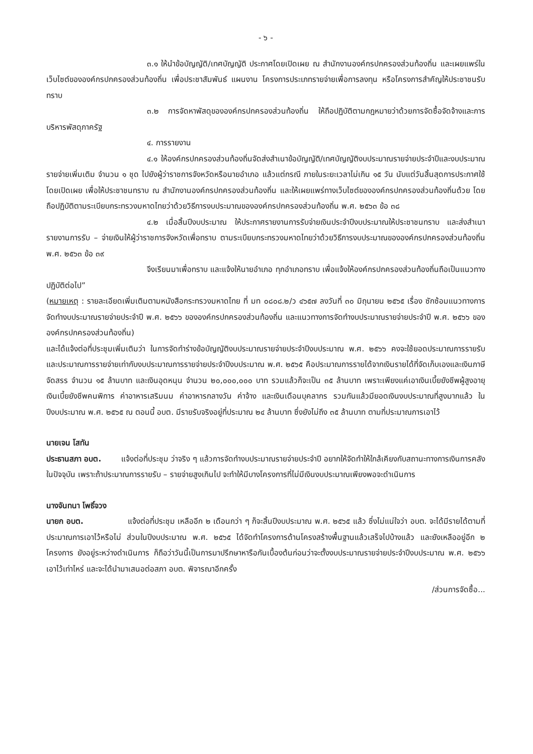- ๖ -
๓.๑ ให้นำข้อบัญญัติ/เทศบัญญัติ ประกาศโดยเปิดเผย ณ สำนักงานองค์กรปกครองส่วนท้องถิ่น และเผยแพร่ในเว็บไซต์ขององค์กรปกครองส่วนท้องถิ่น เพื่อประชาสัมพันธ์ แผนงาน โครงการประเภทรายจ่ายเพื่อการลงทุน หรือโครงการสำคัญให้ประชาชนรับทราบ
๓.๒ การจัดหาพัสดุขององค์กรปกครองส่วนท้องถิ่น ให้ถือปฏิบัติตามกฎหมายว่าด้วยการจัดซื้อจัดจ้างและการบริหารพัสดุภาครัฐ
๔. การรายงาน
๔.๑ ให้องค์กรปกครองส่วนท้องถิ่นจัดส่งสำเนาข้อบัญญัติ/เทศบัญญัติงบประมาณรายจ่ายประจำปีและงบประมาณรายจ่ายเพิ่มเติม จำนวน ๑ ชุด ไปยังผู้ว่าราชการจังหวัดหรือนายอำเภอ แล้วแต่กรณี ภายในระยะเวลาไม่เกิน ๑๕ วัน นับแต่วันสิ้นสุดการประกาศใช้โดยเปิดเผย เพื่อให้ประชาชนทราบ ณ สำนักงานองค์กรปกครองส่วนท้องถิ่น และให้เผยแพร่ทางเว็บไซต์ขององค์กรปกครองส่วนท้องถิ่นด้วย โดยถือปฏิบัติตามระเบียบกระทรวงมหาดไทยว่าด้วยวิธีการงบประมาณขององค์กรปกครองส่วนท้องถิ่น พ.ศ. ๒๕๖๓ ข้อ ๓๘
๔.๒ เมื่อสิ้นปีงบประมาณ ให้ประกาศรายงานการรับจ่ายเงินประจำปีงบประมาณให้ประชาชนทราบ และส่งสำเนารายงานการรับ – จ่ายเงินให้ผู้ว่าราชการจังหวัดเพื่อทราบ ตามระเบียบกระทรวงมหาดไทยว่าด้วยวิธีการงบประมาณขององค์กรปกครองส่วนท้องถิ่น พ.ศ. ๒๕๖๓ ข้อ ๓๙
จึงเรียนมาเพื่อทราบ และแจ้งให้นายอำเภอ ทุกอำเภอทราบ เพื่อแจ้งให้องค์กรปกครองส่วนท้องถิ่นถือเป็นแนวทางปฏิบัติต่อไป”
(หมายเหตุ : รายละเอียดเพิ่มเติมตามหนังสือกระทรวงมหาดไทย ที่ มท ๐๘๐๘.๒/ว ๔๖๕๗ ลงวันที่ ๓๐ มิถุนายน ๒๕๖๕ เรื่อง ซักซ้อมแนวทางการจัดทำงบประมาณรายจ่ายประจำปี พ.ศ. ๒๕๖๖ ขององค์กรปกครองส่วนท้องถิ่น และแนวทางการจัดทำงบประมาณรายจ่ายประจำปี พ.ศ. ๒๕๖๖ ขององค์กรปกครองส่วนท้องถิ่น)
และได้แจ้งต่อที่ประชุมเพิ่มเติมว่า ในการจัดทำร่างข้อบัญญัติงบประมาณรายจ่ายประจำปีงบประมาณ พ.ศ. ๒๕๖๖ คงจะใช้ยอดประมาณการรายรับ และประมาณการรายจ่ายเท่ากับงบประมาณการรายจ่ายประจำปีงบประมาณ พ.ศ. ๒๕๖๕ คือประมาณการรายได้จากเงินรายได้ที่จัดเก็บเองและเงินภาษีจัดสรร จำนวน ๑๕ ล้านบาท และเงินอุดหนุน จำนวน ๒๐,๐๐๐,๐๐๐ บาท รวมแล้วก็จะเป็น ๓๕ ล้านบาท เพราะเพียงแค่เอาเงินเบี้ยยังชีพผู้สูงอายุ เงินเบี้ยยังชีพคนพิการ ค่าอาหารเสริมนม ค่าอาหารกลางวัน ค่าจ้าง และเงินเดือนบุคลากร รวมกันแล้วมียอดเงินงบประมาณที่สูงมากแล้ว ในปีงบประมาณ พ.ศ. ๒๕๖๕ ณ ตอนนี้ อบต. มีรายรับจริงอยู่ที่ประมาณ ๒๔ ล้านบาท ซึ่งยังไม่ถึง ๓๕ ล้านบาท ตามที่ประมาณการเอาไว้
นายเจน โสทัน
ประธานสภา อบต. แจ้งต่อที่ประชุม ว่าจริง ๆ แล้วการจัดทำงบประมาณรายจ่ายประจำปี อยากให้จัดทำให้ใกล้เคียงกับสถานะทางการเงินการคลังในปัจจุบัน เพราะถ้าประมาณการรายรับ – รายจ่ายสูงเกินไป จะทำให้มีบางโครงการที่ไม่มีเงินงบประมาณเพียงพอจะดำเนินการ
นางจันทนา โพธิ์จวง
นายก อบต. แจ้งต่อที่ประชุม เหลืออีก ๒ เดือนกว่า ๆ ก็จะสิ้นปีงบประมาณ พ.ศ. ๒๕๖๕ แล้ว ซึ่งไม่แน่ใจว่า อบต. จะได้มีรายได้ตามที่ประมาณการเอาไว้หรือไม่ ส่วนในปีงบประมาณ พ.ศ. ๒๕๖๕ ได้จัดทำโครงการด้านโครงสร้างพื้นฐานแล้วเสร็จไปบ้างแล้ว และยังเหลืออยู่อีก ๒ โครงการ ยังอยู่ระหว่างดำเนินการ ก็ถือว่าวันนี้เป็นการมาปรึกษาหารือกันเบื้องต้นก่อนว่าจะตั้งงบประมาณรายจ่ายประจำปีงบประมาณ พ.ศ. ๒๕๖๖ เอาไว้เท่าไหร่ และจะได้นำมาเสนอต่อสภา อบต. พิจารณาอีกครั้ง
/ส่วนการจัดซื้อ...